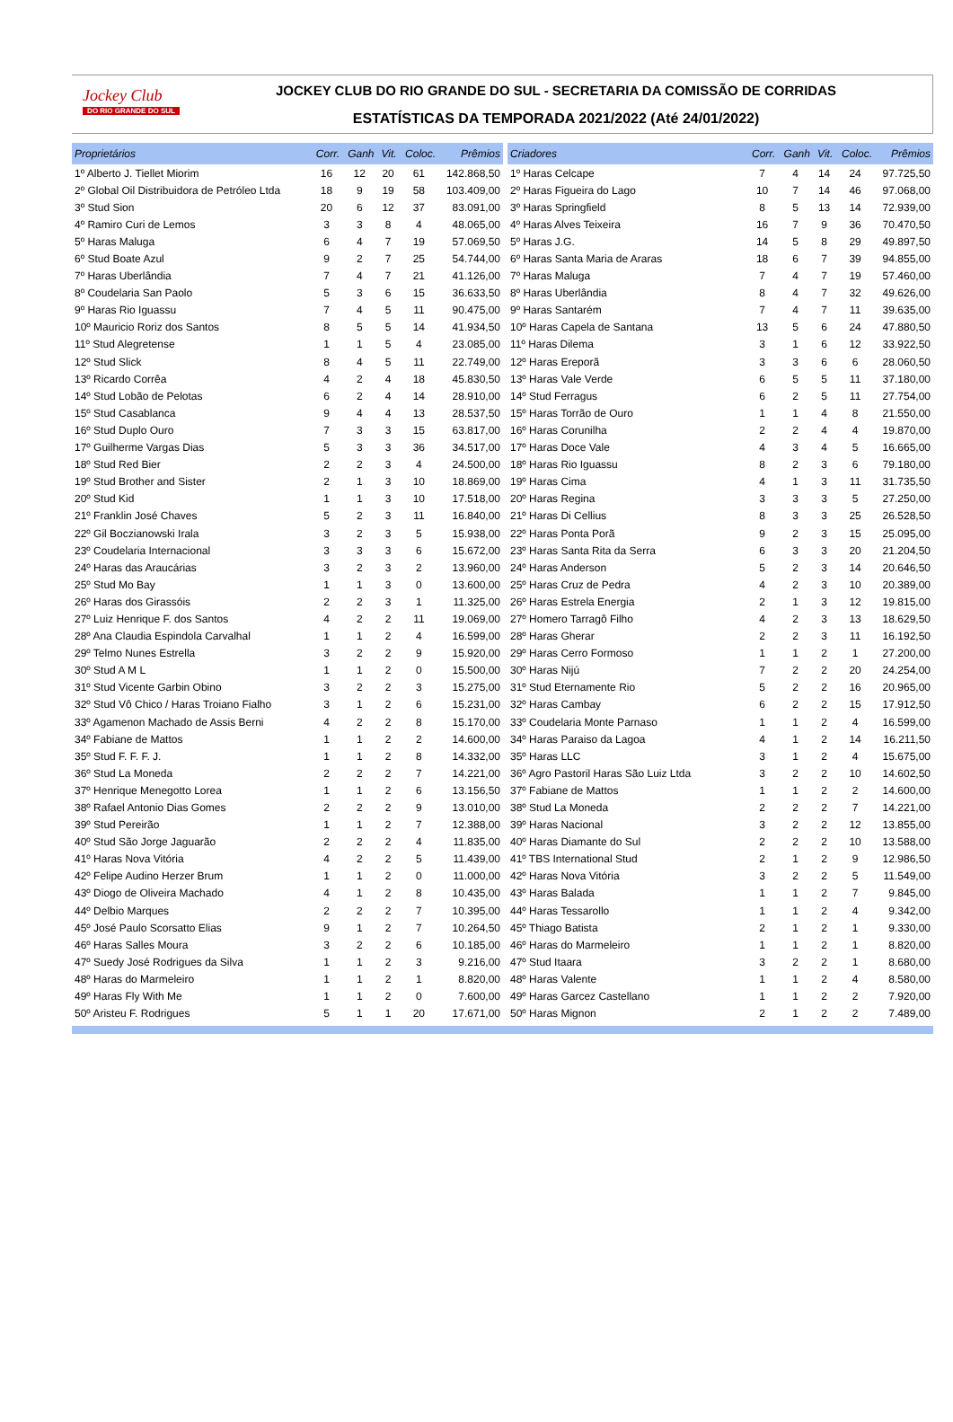Jockey Club
DO RIO GRANDE DO SUL
JOCKEY CLUB DO RIO GRANDE DO SUL - SECRETARIA DA COMISSÃO DE CORRIDAS
ESTATÍSTICAS DA TEMPORADA 2021/2022 (Até 24/01/2022)
| Proprietários | Corr. | Ganh | Vit. | Coloc. | Prêmios |
| --- | --- | --- | --- | --- | --- |
| 1º Alberto J. Tiellet Miorim | 16 | 12 | 20 | 61 | 142.868,50 |
| 2º Global Oil Distribuidora de Petróleo Ltda | 18 | 9 | 19 | 58 | 103.409,00 |
| 3º Stud Sion | 20 | 6 | 12 | 37 | 83.091,00 |
| 4º Ramiro Curi de Lemos | 3 | 3 | 8 | 4 | 48.065,00 |
| 5º Haras Maluga | 6 | 4 | 7 | 19 | 57.069,50 |
| 6º Stud Boate Azul | 9 | 2 | 7 | 25 | 54.744,00 |
| 7º Haras Uberlândia | 7 | 4 | 7 | 21 | 41.126,00 |
| 8º Coudelaria San Paolo | 5 | 3 | 6 | 15 | 36.633,50 |
| 9º Haras Rio Iguassu | 7 | 4 | 5 | 11 | 90.475,00 |
| 10º Mauricio Roriz dos Santos | 8 | 5 | 5 | 14 | 41.934,50 |
| 11º Stud Alegretense | 1 | 1 | 5 | 4 | 23.085,00 |
| 12º Stud Slick | 8 | 4 | 5 | 11 | 22.749,00 |
| 13º Ricardo Corrêa | 4 | 2 | 4 | 18 | 45.830,50 |
| 14º Stud Lobão de Pelotas | 6 | 2 | 4 | 14 | 28.910,00 |
| 15º Stud Casablanca | 9 | 4 | 4 | 13 | 28.537,50 |
| 16º Stud Duplo Ouro | 7 | 3 | 3 | 15 | 63.817,00 |
| 17º Guilherme Vargas Dias | 5 | 3 | 3 | 36 | 34.517,00 |
| 18º Stud Red Bier | 2 | 2 | 3 | 4 | 24.500,00 |
| 19º Stud Brother and Sister | 2 | 1 | 3 | 10 | 18.869,00 |
| 20º Stud Kid | 1 | 1 | 3 | 10 | 17.518,00 |
| 21º Franklin José Chaves | 5 | 2 | 3 | 11 | 16.840,00 |
| 22º Gil Boczianowski Irala | 3 | 2 | 3 | 5 | 15.938,00 |
| 23º Coudelaria Internacional | 3 | 3 | 3 | 6 | 15.672,00 |
| 24º Haras das Araucárias | 3 | 2 | 3 | 2 | 13.960,00 |
| 25º Stud Mo Bay | 1 | 1 | 3 | 0 | 13.600,00 |
| 26º Haras dos Girassóis | 2 | 2 | 3 | 1 | 11.325,00 |
| 27º Luiz Henrique F. dos Santos | 4 | 2 | 2 | 11 | 19.069,00 |
| 28º Ana Claudia Espindola Carvalhal | 1 | 1 | 2 | 4 | 16.599,00 |
| 29º Telmo Nunes Estrella | 3 | 2 | 2 | 9 | 15.920,00 |
| 30º Stud A M L | 1 | 1 | 2 | 0 | 15.500,00 |
| 31º Stud Vicente Garbin Obino | 3 | 2 | 2 | 3 | 15.275,00 |
| 32º Stud Vô Chico / Haras Troiano Fialho | 3 | 1 | 2 | 6 | 15.231,00 |
| 33º Agamenon Machado de Assis Berni | 4 | 2 | 2 | 8 | 15.170,00 |
| 34º Fabiane de Mattos | 1 | 1 | 2 | 2 | 14.600,00 |
| 35º Stud F. F. F. J. | 1 | 1 | 2 | 8 | 14.332,00 |
| 36º Stud La Moneda | 2 | 2 | 2 | 7 | 14.221,00 |
| 37º Henrique Menegotto Lorea | 1 | 1 | 2 | 6 | 13.156,50 |
| 38º Rafael Antonio Dias Gomes | 2 | 2 | 2 | 9 | 13.010,00 |
| 39º Stud Pereirão | 1 | 1 | 2 | 7 | 12.388,00 |
| 40º Stud São Jorge Jaguarão | 2 | 2 | 2 | 4 | 11.835,00 |
| 41º Haras Nova Vitória | 4 | 2 | 2 | 5 | 11.439,00 |
| 42º Felipe Audino Herzer Brum | 1 | 1 | 2 | 0 | 11.000,00 |
| 43º Diogo de Oliveira Machado | 4 | 1 | 2 | 8 | 10.435,00 |
| 44º Delbio Marques | 2 | 2 | 2 | 7 | 10.395,00 |
| 45º José Paulo Scorsatto Elias | 9 | 1 | 2 | 7 | 10.264,50 |
| 46º Haras Salles Moura | 3 | 2 | 2 | 6 | 10.185,00 |
| 47º Suedy José Rodrigues da Silva | 1 | 1 | 2 | 3 | 9.216,00 |
| 48º Haras do Marmeleiro | 1 | 1 | 2 | 1 | 8.820,00 |
| 49º Haras Fly With Me | 1 | 1 | 2 | 0 | 7.600,00 |
| 50º Aristeu F. Rodrigues | 5 | 1 | 1 | 20 | 17.671,00 |
| Criadores | Corr. | Ganh | Vit. | Coloc. | Prêmios |
| --- | --- | --- | --- | --- | --- |
| 1º Haras Celcape | 7 | 4 | 14 | 24 | 97.725,50 |
| 2º Haras Figueira do Lago | 10 | 7 | 14 | 46 | 97.068,00 |
| 3º Haras Springfield | 8 | 5 | 13 | 14 | 72.939,00 |
| 4º Haras Alves Teixeira | 16 | 7 | 9 | 36 | 70.470,50 |
| 5º Haras J.G. | 14 | 5 | 8 | 29 | 49.897,50 |
| 6º Haras Santa Maria de Araras | 18 | 6 | 7 | 39 | 94.855,00 |
| 7º Haras Maluga | 7 | 4 | 7 | 19 | 57.460,00 |
| 8º Haras Uberlândia | 8 | 4 | 7 | 32 | 49.626,00 |
| 9º Haras Santarém | 7 | 4 | 7 | 11 | 39.635,00 |
| 10º Haras Capela de Santana | 13 | 5 | 6 | 24 | 47.880,50 |
| 11º Haras Dilema | 3 | 1 | 6 | 12 | 33.922,50 |
| 12º Haras Ereporã | 3 | 3 | 6 | 6 | 28.060,50 |
| 13º Haras Vale Verde | 6 | 5 | 5 | 11 | 37.180,00 |
| 14º Stud Ferragus | 6 | 2 | 5 | 11 | 27.754,00 |
| 15º Haras Torrão de Ouro | 1 | 1 | 4 | 8 | 21.550,00 |
| 16º Haras Corunilha | 2 | 2 | 4 | 4 | 19.870,00 |
| 17º Haras Doce Vale | 4 | 3 | 4 | 5 | 16.665,00 |
| 18º Haras Rio Iguassu | 8 | 2 | 3 | 6 | 79.180,00 |
| 19º Haras Cima | 4 | 1 | 3 | 11 | 31.735,50 |
| 20º Haras Regina | 3 | 3 | 3 | 5 | 27.250,00 |
| 21º Haras Di Cellius | 8 | 3 | 3 | 25 | 26.528,50 |
| 22º Haras Ponta Porã | 9 | 2 | 3 | 15 | 25.095,00 |
| 23º Haras Santa Rita da Serra | 6 | 3 | 3 | 20 | 21.204,50 |
| 24º Haras Anderson | 5 | 2 | 3 | 14 | 20.646,50 |
| 25º Haras Cruz de Pedra | 4 | 2 | 3 | 10 | 20.389,00 |
| 26º Haras Estrela Energia | 2 | 1 | 3 | 12 | 19.815,00 |
| 27º Homero Tarragô Filho | 4 | 2 | 3 | 13 | 18.629,50 |
| 28º Haras Gherar | 2 | 2 | 3 | 11 | 16.192,50 |
| 29º Haras Cerro Formoso | 1 | 1 | 2 | 1 | 27.200,00 |
| 30º Haras Nijú | 7 | 2 | 2 | 20 | 24.254,00 |
| 31º Stud Eternamente Rio | 5 | 2 | 2 | 16 | 20.965,00 |
| 32º Haras Cambay | 6 | 2 | 2 | 15 | 17.912,50 |
| 33º Coudelaria Monte Parnaso | 1 | 1 | 2 | 4 | 16.599,00 |
| 34º Haras Paraiso da Lagoa | 4 | 1 | 2 | 14 | 16.211,50 |
| 35º Haras LLC | 3 | 1 | 2 | 4 | 15.675,00 |
| 36º Agro Pastoril Haras São Luiz Ltda | 3 | 2 | 2 | 10 | 14.602,50 |
| 37º Fabiane de Mattos | 1 | 1 | 2 | 2 | 14.600,00 |
| 38º Stud La Moneda | 2 | 2 | 2 | 7 | 14.221,00 |
| 39º Haras Nacional | 3 | 2 | 2 | 12 | 13.855,00 |
| 40º Haras Diamante do Sul | 2 | 2 | 2 | 10 | 13.588,00 |
| 41º TBS International Stud | 2 | 1 | 2 | 9 | 12.986,50 |
| 42º Haras Nova Vitória | 3 | 2 | 2 | 5 | 11.549,00 |
| 43º Haras Balada | 1 | 1 | 2 | 7 | 9.845,00 |
| 44º Haras Tessarollo | 1 | 1 | 2 | 4 | 9.342,00 |
| 45º Thiago Batista | 2 | 1 | 2 | 1 | 9.330,00 |
| 46º Haras do Marmeleiro | 1 | 1 | 2 | 1 | 8.820,00 |
| 47º Stud Itaara | 3 | 2 | 2 | 1 | 8.680,00 |
| 48º Haras Valente | 1 | 1 | 2 | 4 | 8.580,00 |
| 49º Haras Garcez Castellano | 1 | 1 | 2 | 2 | 7.920,00 |
| 50º Haras Mignon | 2 | 1 | 2 | 2 | 7.489,00 |